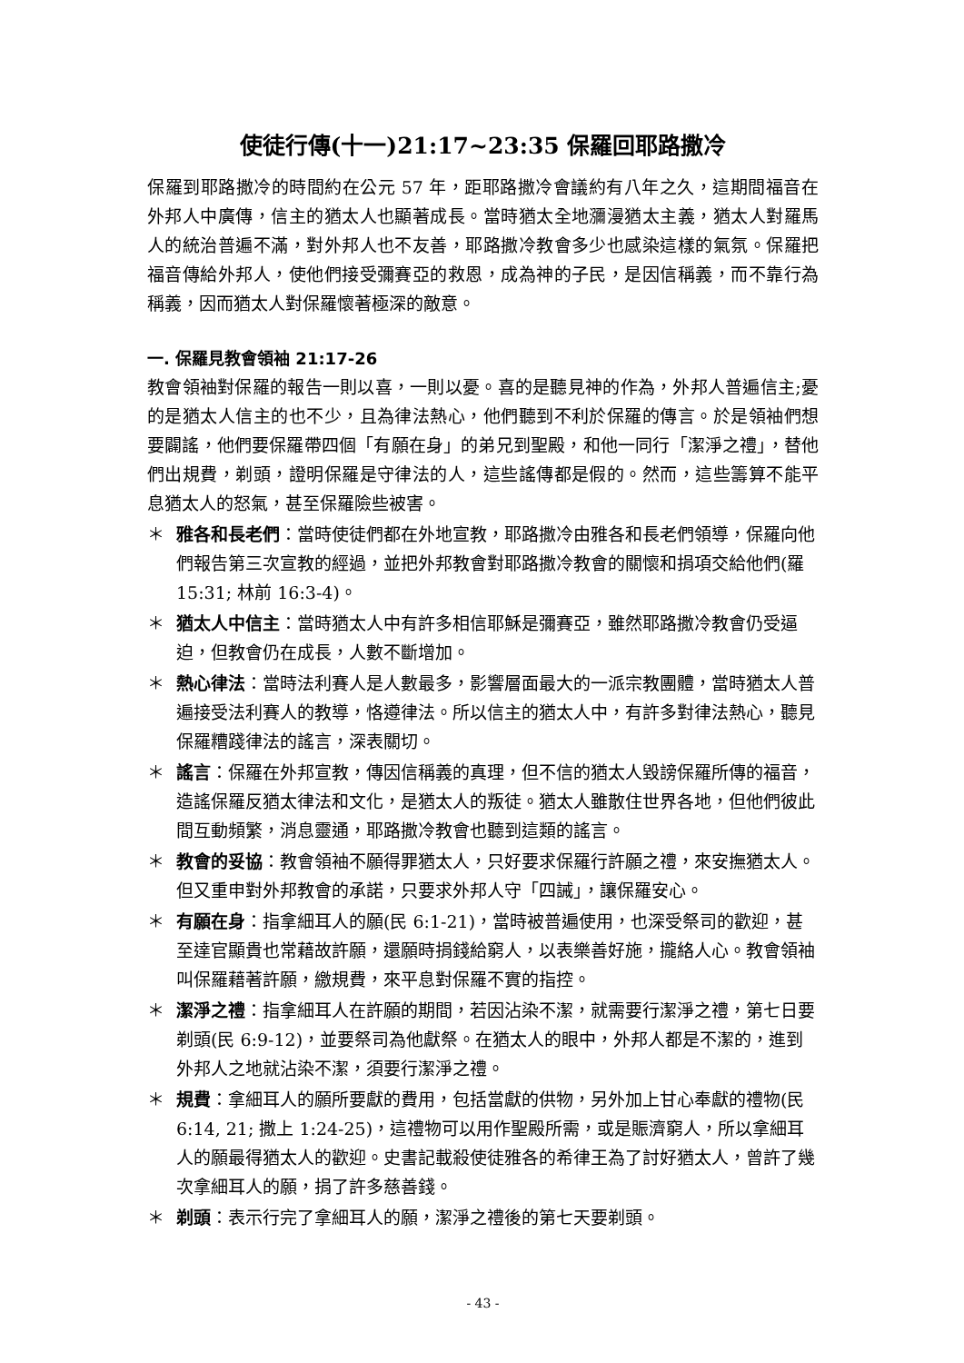使徒行傳(十一)21:17~23:35 保羅回耶路撒冷
保羅到耶路撒冷的時間約在公元 57 年，距耶路撒冷會議約有八年之久，這期間福音在外邦人中廣傳，信主的猶太人也顯著成長。當時猶太全地瀰漫猶太主義，猶太人對羅馬人的統治普遍不滿，對外邦人也不友善，耶路撒冷教會多少也感染這樣的氣氛。保羅把福音傳給外邦人，使他們接受彌賽亞的救恩，成為神的子民，是因信稱義，而不靠行為稱義，因而猶太人對保羅懷著極深的敵意。
一. 保羅見教會領袖 21:17-26
教會領袖對保羅的報告一則以喜，一則以憂。喜的是聽見神的作為，外邦人普遍信主;憂的是猶太人信主的也不少，且為律法熱心，他們聽到不利於保羅的傳言。於是領袖們想要闢謠，他們要保羅帶四個「有願在身」的弟兄到聖殿，和他一同行「潔淨之禮」，替他們出規費，剃頭，證明保羅是守律法的人，這些謠傳都是假的。然而，這些籌算不能平息猶太人的怒氣，甚至保羅險些被害。
＊ 雅各和長老們：當時使徒們都在外地宣教，耶路撒冷由雅各和長老們領導，保羅向他們報告第三次宣教的經過，並把外邦教會對耶路撒冷教會的關懷和捐項交給他們(羅 15:31; 林前 16:3-4)。
＊ 猶太人中信主：當時猶太人中有許多相信耶穌是彌賽亞，雖然耶路撒冷教會仍受逼迫，但教會仍在成長，人數不斷增加。
＊ 熱心律法：當時法利賽人是人數最多，影響層面最大的一派宗教團體，當時猶太人普遍接受法利賽人的教導，恪遵律法。所以信主的猶太人中，有許多對律法熱心，聽見保羅糟踐律法的謠言，深表關切。
＊ 謠言：保羅在外邦宣教，傳因信稱義的真理，但不信的猶太人毀謗保羅所傳的福音，造謠保羅反猶太律法和文化，是猶太人的叛徒。猶太人雖散住世界各地，但他們彼此間互動頻繁，消息靈通，耶路撒冷教會也聽到這類的謠言。
＊ 教會的妥協：教會領袖不願得罪猶太人，只好要求保羅行許願之禮，來安撫猶太人。但又重申對外邦教會的承諾，只要求外邦人守「四誡」，讓保羅安心。
＊ 有願在身：指拿細耳人的願(民 6:1-21)，當時被普遍使用，也深受祭司的歡迎，甚至達官顯貴也常藉故許願，還願時捐錢給窮人，以表樂善好施，攏絡人心。教會領袖叫保羅藉著許願，繳規費，來平息對保羅不實的指控。
＊ 潔淨之禮：指拿細耳人在許願的期間，若因沾染不潔，就需要行潔淨之禮，第七日要剃頭(民 6:9-12)，並要祭司為他獻祭。在猶太人的眼中，外邦人都是不潔的，進到外邦人之地就沾染不潔，須要行潔淨之禮。
＊ 規費：拿細耳人的願所要獻的費用，包括當獻的供物，另外加上甘心奉獻的禮物(民 6:14, 21; 撒上 1:24-25)，這禮物可以用作聖殿所需，或是賑濟窮人，所以拿細耳人的願最得猶太人的歡迎。史書記載殺使徒雅各的希律王為了討好猶太人，曾許了幾次拿細耳人的願，捐了許多慈善錢。
＊ 剃頭：表示行完了拿細耳人的願，潔淨之禮後的第七天要剃頭。
- 43 -